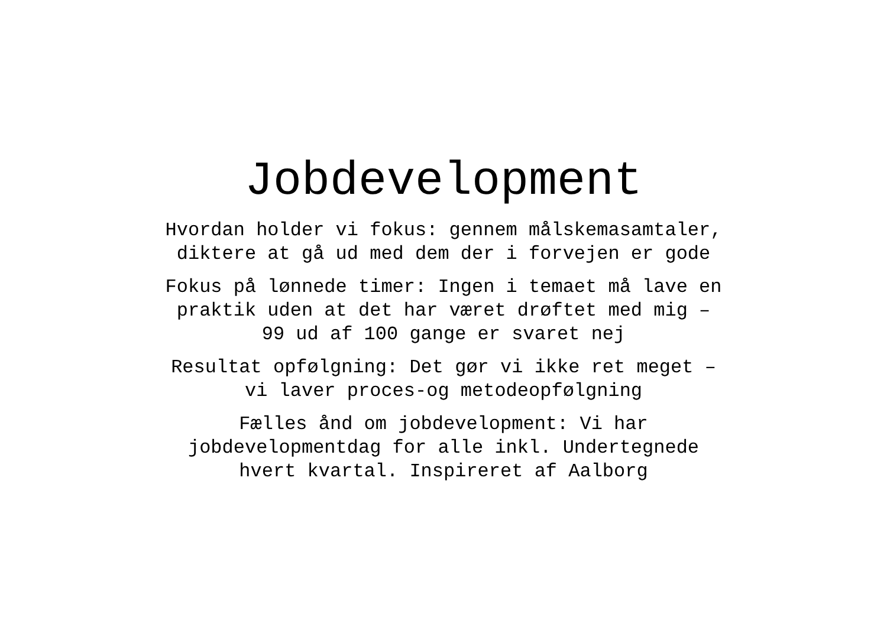Jobdevelopment
Hvordan holder vi fokus: gennem målskemasamtaler,
diktere at gå ud med dem der i forvejen er gode
Fokus på lønnede timer: Ingen i temaet må lave en
praktik uden at det har været drøftet med mig –
99 ud af 100 gange er svaret nej
Resultat opfølgning: Det gør vi ikke ret meget –
vi laver proces-og metodeopfølgning
Fælles ånd om jobdevelopment: Vi har
jobdevelopmentdag for alle inkl. Undertegnede
hvert kvartal. Inspireret af Aalborg